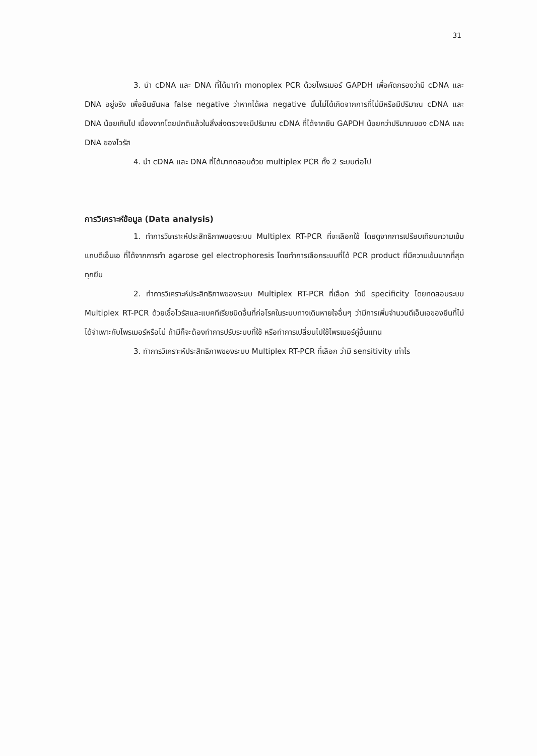31
3. นำ cDNA และ DNA ที่ได้มาทำ monoplex PCR ด้วยไพรเมอร์ GAPDH เพื่อคัดกรองว่ามี cDNA และ DNA อยู่จริง เพื่อยืนยันผล false negative ว่าหากได้ผล negative นั้นไม่ได้เกิดจากการที่ไม่มีหรือมีปริมาณ cDNA และ DNA น้อยเกินไป เนื่องจากโดยปกติแล้วในสิ่งส่งตรวจจะมีปริมาณ cDNA ที่ได้จากยีน GAPDH น้อยกว่าปริมาณของ cDNA และ DNA ของไวรัส
4. นำ cDNA และ DNA ที่ได้มาทดสอบด้วย multiplex PCR ทั้ง 2 ระบบต่อไป
การวิเคราะห์ข้อมูล (Data analysis)
1. ทำการวิเคราะห์ประสิทธิภาพของระบบ Multiplex RT-PCR ที่จะเลือกใช้ โดยดูจากการเปรียบเทียบความเข้มแถบดีเอ็นเอ ที่ได้จากการทำ agarose gel electrophoresis โดยทำการเลือกระบบที่ได้ PCR product ที่มีความเข้มมากที่สุดทุกยีน
2. ทำการวิเคราะห์ประสิทธิภาพของระบบ Multiplex RT-PCR ที่เลือก ว่ามี specificity โดยทดสอบระบบ Multiplex RT-PCR ด้วยเชื้อไวรัสและแบคทีเรียชนิดอื่นที่ก่อโรคในระบบทางเดินหายใจอื่นๆ ว่ามีการเพิ่มจำนวนดีเอ็นเอของยีนที่ไม่ได้จำเพาะกับไพรเมอร์หรือไม่ ถ้ามีก็จะต้องทำการปรับระบบที่ใช้ หรือทำการเปลี่ยนไปใช้ไพรเมอร์คู่อื่นแทน
3. ทำการวิเคราะห์ประสิทธิภาพของระบบ Multiplex RT-PCR ที่เลือก ว่ามี sensitivity เท่าไร